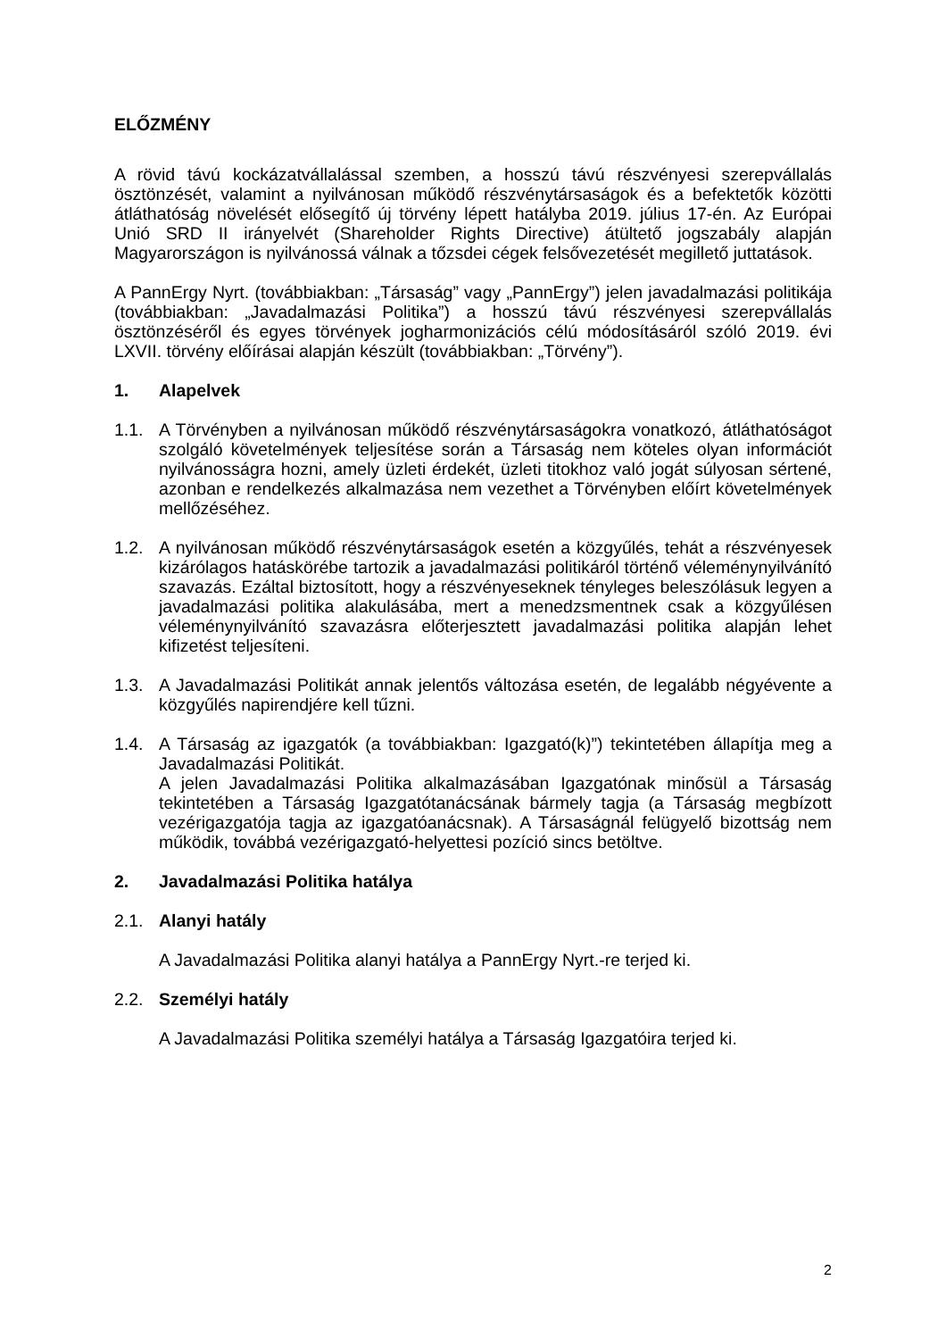ELŐZMÉNY
A rövid távú kockázatvállalással szemben, a hosszú távú részvényesi szerepvállalás ösztönzését, valamint a nyilvánosan működő részvénytársaságok és a befektetők közötti átláthatóság növelését elősegítő új törvény lépett hatályba 2019. július 17-én. Az Európai Unió SRD II irányelvét (Shareholder Rights Directive) átültető jogszabály alapján Magyarországon is nyilvánossá válnak a tőzsdei cégek felsővezetését megillető juttatások.
A PannErgy Nyrt. (továbbiakban: „Társaság” vagy „PannErgy”) jelen javadalmazási politikája (továbbiakban: „Javadalmazási Politika”) a hosszú távú részvényesi szerepvállalás ösztönzéséről és egyes törvények jogharmonizációs célú módosításáról szóló 2019. évi LXVII. törvény előírásai alapján készült (továbbiakban: „Törvény”).
1. Alapelvek
1.1. A Törvényben a nyilvánosan működő részvénytársaságokra vonatkozó, átláthatóságot szolgáló követelmények teljesítése során a Társaság nem köteles olyan információt nyilvánosságra hozni, amely üzleti érdekét, üzleti titokhoz való jogát súlyosan sértené, azonban e rendelkezés alkalmazása nem vezethet a Törvényben előírt követelmények mellőzéséhez.
1.2. A nyilvánosan működő részvénytársaságok esetén a közgyűlés, tehát a részvényesek kizárólagos hatáskörébe tartozik a javadalmazási politikáról történő véleménynyilvánító szavazás. Ezáltal biztosított, hogy a részvényeseknek tényleges beleszólásuk legyen a javadalmazási politika alakulásába, mert a menedzsmentnek csak a közgyűlésen véleménynyilvánító szavazásra előterjesztett javadalmazási politika alapján lehet kifizetést teljesíteni.
1.3. A Javadalmazási Politikát annak jelentős változása esetén, de legalább négyévente a közgyűlés napirendjére kell tűzni.
1.4. A Társaság az igazgatók (a továbbiakban: Igazgató(k)”) tekintetében állapítja meg a Javadalmazási Politikát.
A jelen Javadalmazási Politika alkalmazásában Igazgatónak minősül a Társaság tekintetében a Társaság Igazgatótanácsának bármely tagja (a Társaság megbízott vezérigazgatója tagja az igazgatóanácsnak). A Társaságnál felügyelő bizottság nem működik, továbbá vezérigazgató-helyettesi pozíció sincs betöltve.
2. Javadalmazási Politika hatálya
2.1. Alanyi hatály
A Javadalmazási Politika alanyi hatálya a PannErgy Nyrt.-re terjed ki.
2.2. Személyi hatály
A Javadalmazási Politika személyi hatálya a Társaság Igazgatóira terjed ki.
2